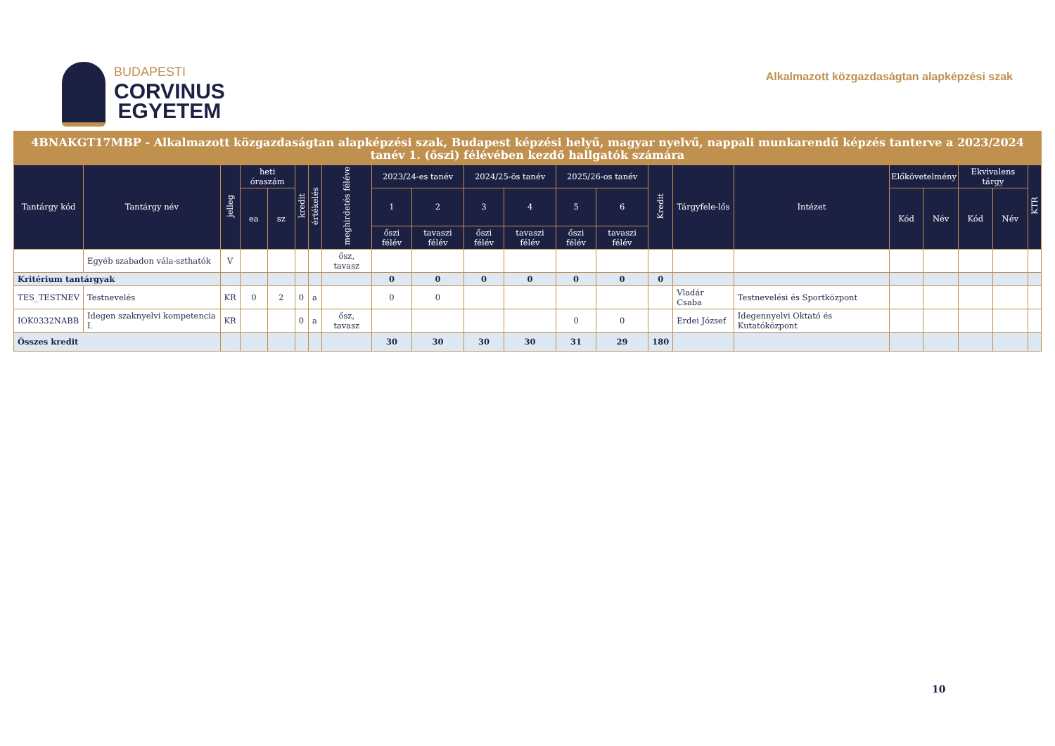BUDAPESTI
CORVINUS
EGYETEM
Alkalmazott közgazdaságtan alapképzési szak
4BNAKGT17MBP - Alkalmazott közgazdaságtan alapképzési szak, Budapest képzési helyű, magyar nyelvű, nappali munkarendű képzés tanterve a 2023/2024 tanév 1. (őszi) félévében kezdő hallgatók számára
| Tantárgy kód | Tantárgy név | jelleg | heti óraszám | | kredit | értékelés | meghirdetés féléve | 2023/24-es tanév | | 2024/25-ös tanév | | 2025/26-os tanév | | Kredit | Tárgyfele-lős | Intézet | Előkövetelmény | | Ekvivalens tárgy | | KTR |
| --- | --- | --- | --- | --- | --- | --- | --- | --- | --- | --- | --- | --- | --- | --- | --- | --- | --- | --- | --- | --- | --- |
| | | | ea | sz | | | | 1 | 2 | 3 | 4 | 5 | 6 | | | | Kód | Név | Kód | Név | |
| | | | | | | | | őszi félév | tavaszi félév | őszi félév | tavaszi félév | őszi félév | tavaszi félév | | | | | | | | |
| | Egyéb szabadon vála-szthatók | V | | | | | ősz, tavasz | | | | | | | | | | | | | | |
| Kritérium tantárgyak | | | | | | | | 0 | 0 | 0 | 0 | 0 | 0 | 0 | | | | | | | |
| TES_TESTNEV | Testnevelés | KR | 0 | 2 | 0 | a | | 0 | 0 | | | | | | Vladár Csaba | Testnevelési és Sportközpont | | | | | |
| IOK0332NABB | Idegen szaknyelvi kompetencia I. | KR | | | 0 | a | ősz, tavasz | | | | | 0 | 0 | | Erdei József | Idegennyelvi Oktató és Kutatóközpont | | | | | |
| Összes kredit | | | | | | | | 30 | 30 | 30 | 30 | 31 | 29 | 180 | | | | | | | |
10